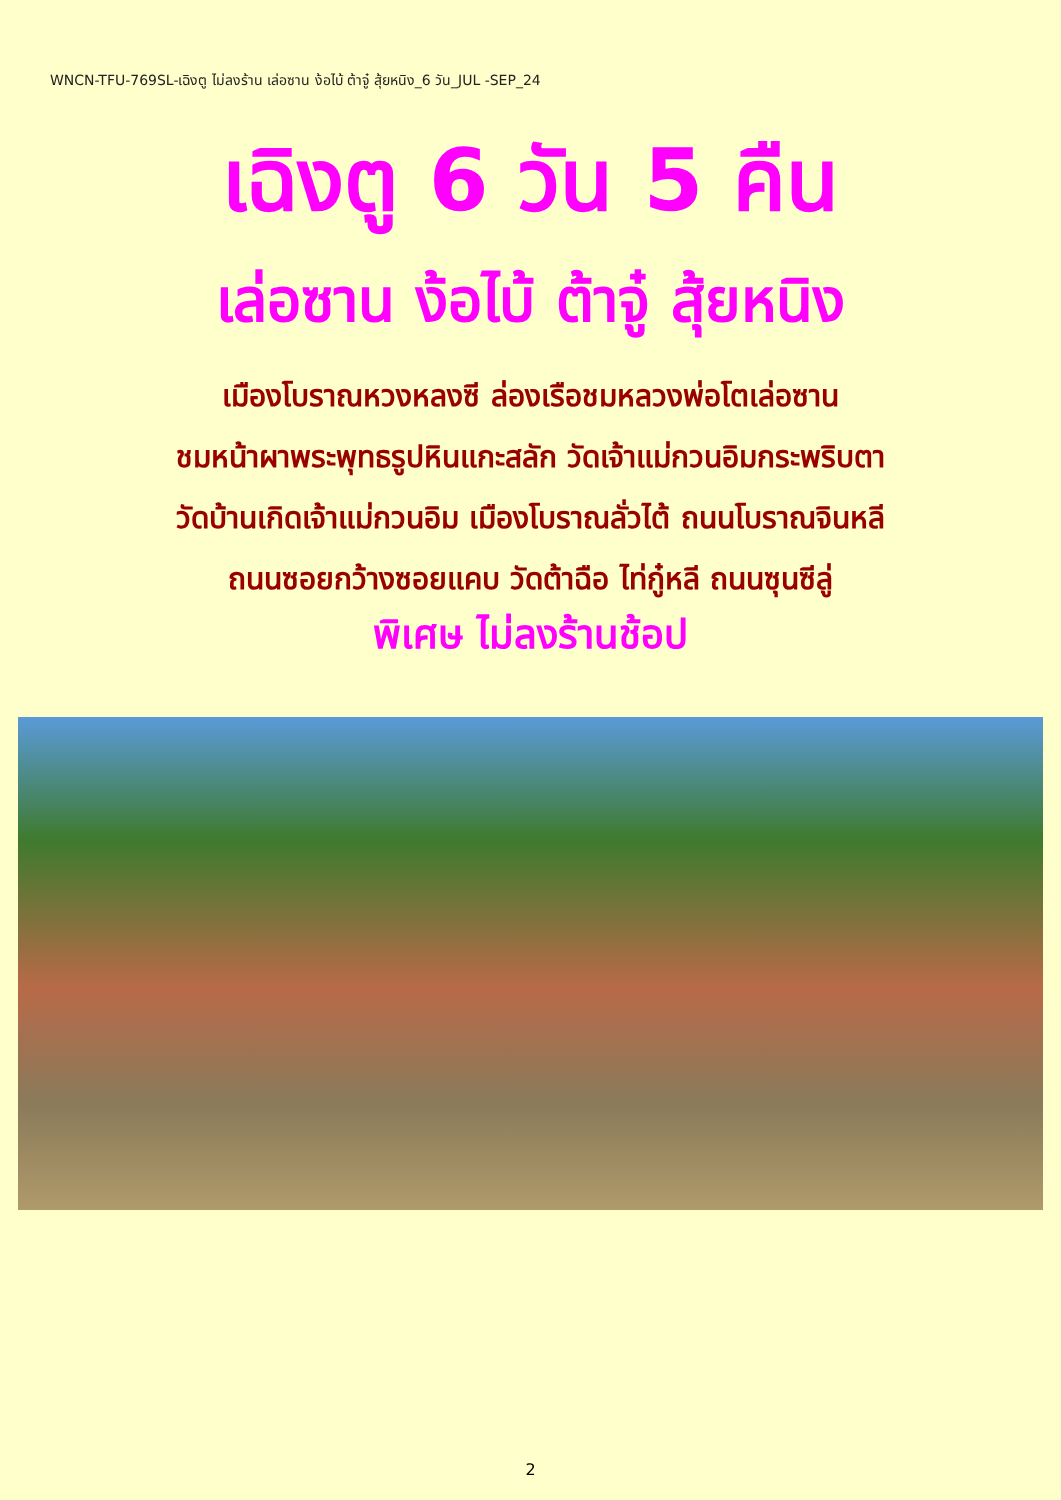WNCN-TFU-769SL-เฉิงตู ไม่ลงร้าน เล่อซาน ง้อไบ้ ต้าจู๋ สุ้ยหนิง_6 วัน_JUL -SEP_24
เฉิงตู 6 วัน 5 คืน
เล่อซาน ง้อไบ้ ต้าจู๋ สุ้ยหนิง
เมืองโบราณหวงหลงซี ล่องเรือชมหลวงพ่อโตเล่อซาน
ชมหน้าผาพระพุทธรูปหินแกะสลัก วัดเจ้าแม่กวนอิมกระพริบตา
วัดบ้านเกิดเจ้าแม่กวนอิม เมืองโบราณลั่วไต้ ถนนโบราณจินหลี
ถนนซอยกว้างซอยแคบ วัดต้าฉือ ไท่กู๋หลี ถนนซุนซีลู่
พิเศษ ไม่ลงร้านช้อป
2